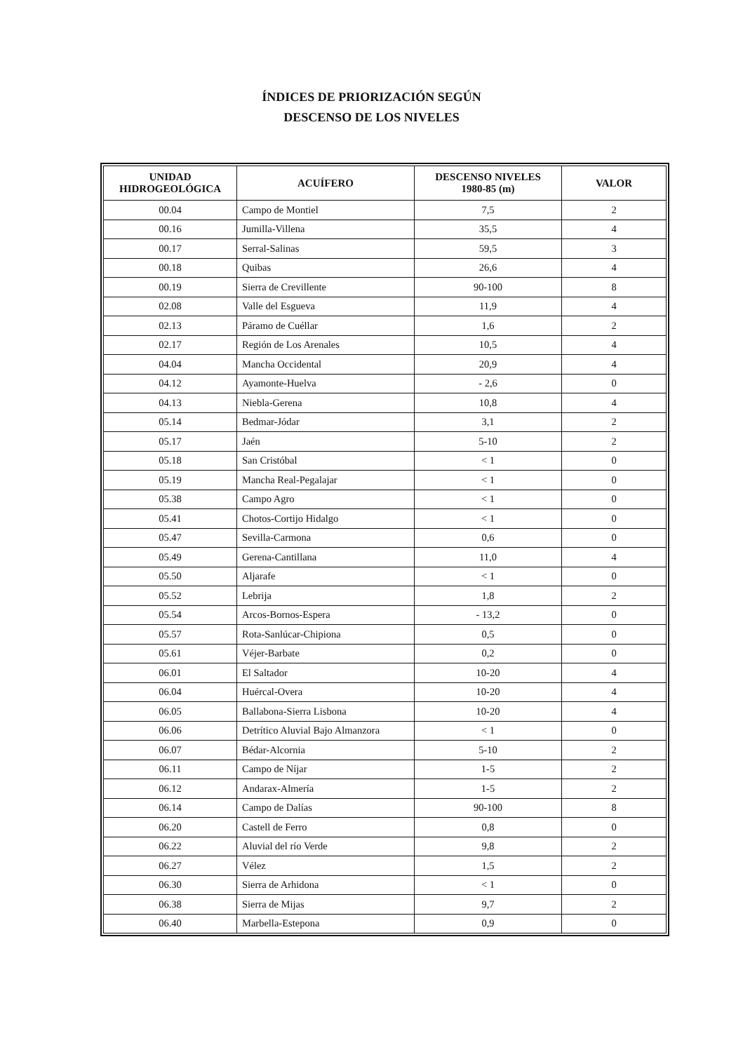ÍNDICES DE PRIORIZACIÓN SEGÚN
DESCENSO DE LOS NIVELES
| UNIDAD HIDROGEOLÓGICA | ACUÍFERO | DESCENSO NIVELES 1980-85 (m) | VALOR |
| --- | --- | --- | --- |
| 00.04 | Campo de Montiel | 7,5 | 2 |
| 00.16 | Jumilla-Villena | 35,5 | 4 |
| 00.17 | Serral-Salinas | 59,5 | 3 |
| 00.18 | Quibas | 26,6 | 4 |
| 00.19 | Sierra de Crevillente | 90-100 | 8 |
| 02.08 | Valle del Esgueva | 11,9 | 4 |
| 02.13 | Páramo de Cuéllar | 1,6 | 2 |
| 02.17 | Región de Los Arenales | 10,5 | 4 |
| 04.04 | Mancha Occidental | 20,9 | 4 |
| 04.12 | Ayamonte-Huelva | - 2,6 | 0 |
| 04.13 | Niebla-Gerena | 10,8 | 4 |
| 05.14 | Bedmar-Jódar | 3,1 | 2 |
| 05.17 | Jaén | 5-10 | 2 |
| 05.18 | San Cristóbal | < 1 | 0 |
| 05.19 | Mancha Real-Pegalajar | < 1 | 0 |
| 05.38 | Campo Agro | < 1 | 0 |
| 05.41 | Chotos-Cortijo Hidalgo | < 1 | 0 |
| 05.47 | Sevilla-Carmona | 0,6 | 0 |
| 05.49 | Gerena-Cantillana | 11,0 | 4 |
| 05.50 | Aljarafe | < 1 | 0 |
| 05.52 | Lebrija | 1,8 | 2 |
| 05.54 | Arcos-Bornos-Espera | - 13,2 | 0 |
| 05.57 | Rota-Sanlúcar-Chipiona | 0,5 | 0 |
| 05.61 | Véjer-Barbate | 0,2 | 0 |
| 06.01 | El Saltador | 10-20 | 4 |
| 06.04 | Huércal-Overa | 10-20 | 4 |
| 06.05 | Ballabona-Sierra Lisbona | 10-20 | 4 |
| 06.06 | Detrítico Aluvial Bajo Almanzora | < 1 | 0 |
| 06.07 | Bédar-Alcornia | 5-10 | 2 |
| 06.11 | Campo de Níjar | 1-5 | 2 |
| 06.12 | Andarax-Almería | 1-5 | 2 |
| 06.14 | Campo de Dalías | 90-100 | 8 |
| 06.20 | Castell de Ferro | 0,8 | 0 |
| 06.22 | Aluvial del río Verde | 9,8 | 2 |
| 06.27 | Vélez | 1,5 | 2 |
| 06.30 | Sierra de Arhidona | < 1 | 0 |
| 06.38 | Sierra de Mijas | 9,7 | 2 |
| 06.40 | Marbella-Estepona | 0,9 | 0 |